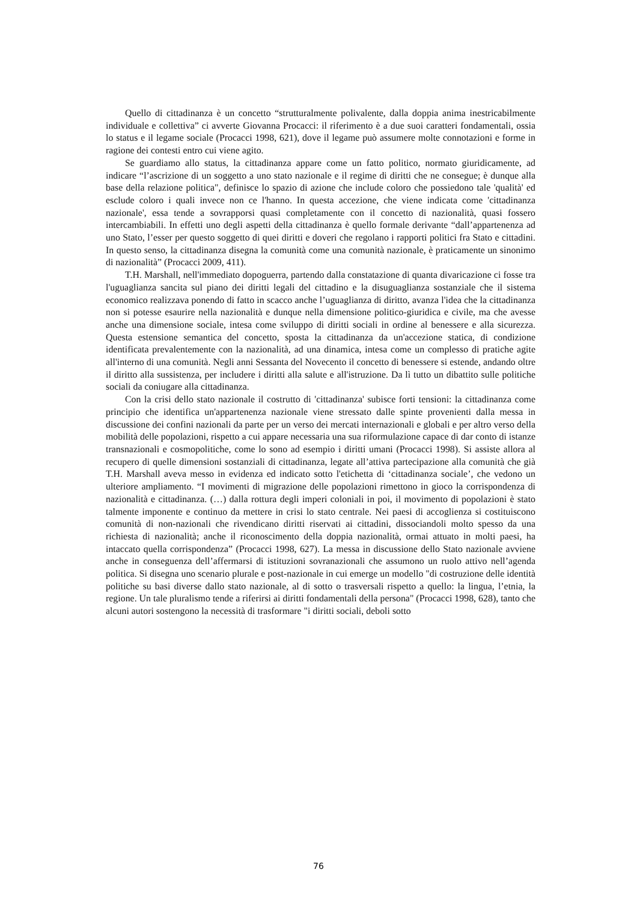Quello di cittadinanza è un concetto “strutturalmente polivalente, dalla doppia anima inestricabilmente individuale e collettiva” ci avverte Giovanna Procacci: il riferimento è a due suoi caratteri fondamentali, ossia lo status e il legame sociale (Procacci 1998, 621), dove il legame può assumere molte connotazioni e forme in ragione dei contesti entro cui viene agito.
Se guardiamo allo status, la cittadinanza appare come un fatto politico, normato giuridicamente, ad indicare “l’ascrizione di un soggetto a uno stato nazionale e il regime di diritti che ne consegue; è dunque alla base della relazione politica", definisce lo spazio di azione che include coloro che possiedono tale 'qualità' ed esclude coloro i quali invece non ce l'hanno. In questa accezione, che viene indicata come 'cittadinanza nazionale', essa tende a sovrapporsi quasi completamente con il concetto di nazionalità, quasi fossero intercambiabili. In effetti uno degli aspetti della cittadinanza è quello formale derivante “dall’appartenenza ad uno Stato, l’esser per questo soggetto di quei diritti e doveri che regolano i rapporti politici fra Stato e cittadini. In questo senso, la cittadinanza disegna la comunità come una comunità nazionale, è praticamente un sinonimo di nazionalità” (Procacci 2009, 411).
T.H. Marshall, nell'immediato dopoguerra, partendo dalla constatazione di quanta divaricazione ci fosse tra l'uguaglianza sancita sul piano dei diritti legali del cittadino e la disuguaglianza sostanziale che il sistema economico realizzava ponendo di fatto in scacco anche l’uguaglianza di diritto, avanza l'idea che la cittadinanza non si potesse esaurire nella nazionalità e dunque nella dimensione politico-giuridica e civile, ma che avesse anche una dimensione sociale, intesa come sviluppo di diritti sociali in ordine al benessere e alla sicurezza. Questa estensione semantica del concetto, sposta la cittadinanza da un'accezione statica, di condizione identificata prevalentemente con la nazionalità, ad una dinamica, intesa come un complesso di pratiche agite all'interno di una comunità. Negli anni Sessanta del Novecento il concetto di benessere si estende, andando oltre il diritto alla sussistenza, per includere i diritti alla salute e all'istruzione. Da lì tutto un dibattito sulle politiche sociali da coniugare alla cittadinanza.
Con la crisi dello stato nazionale il costrutto di 'cittadinanza' subisce forti tensioni: la cittadinanza come principio che identifica un'appartenenza nazionale viene stressato dalle spinte provenienti dalla messa in discussione dei confini nazionali da parte per un verso dei mercati internazionali e globali e per altro verso della mobilità delle popolazioni, rispetto a cui appare necessaria una sua riformulazione capace di dar conto di istanze transnazionali e cosmopolitiche, come lo sono ad esempio i diritti umani (Procacci 1998). Si assiste allora al recupero di quelle dimensioni sostanziali di cittadinanza, legate all’attiva partecipazione alla comunità che già T.H. Marshall aveva messo in evidenza ed indicato sotto l'etichetta di ‘cittadinanza sociale’, che vedono un ulteriore ampliamento. “I movimenti di migrazione delle popolazioni rimettono in gioco la corrispondenza di nazionalità e cittadinanza. (…) dalla rottura degli imperi coloniali in poi, il movimento di popolazioni è stato talmente imponente e continuo da mettere in crisi lo stato centrale. Nei paesi di accoglienza si costituiscono comunità di non-nazionali che rivendicano diritti riservati ai cittadini, dissociandoli molto spesso da una richiesta di nazionalità; anche il riconoscimento della doppia nazionalità, ormai attuato in molti paesi, ha intaccato quella corrispondenza” (Procacci 1998, 627). La messa in discussione dello Stato nazionale avviene anche in conseguenza dell’affermarsi di istituzioni sovranazionali che assumono un ruolo attivo nell’agenda politica. Si disegna uno scenario plurale e post-nazionale in cui emerge un modello "di costruzione delle identità politiche su basi diverse dallo stato nazionale, al di sotto o trasversali rispetto a quello: la lingua, l’etnia, la regione. Un tale pluralismo tende a riferirsi ai diritti fondamentali della persona" (Procacci 1998, 628), tanto che alcuni autori sostengono la necessità di trasformare "i diritti sociali, deboli sotto
76